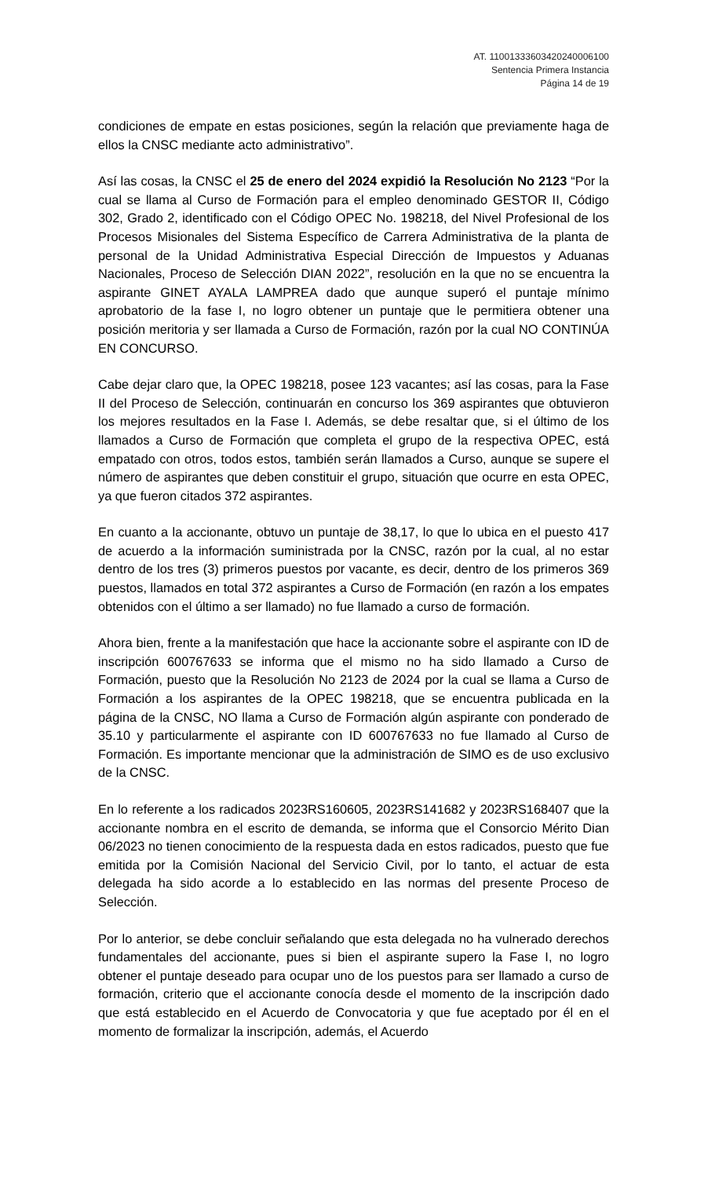AT. 11001333603420240006100
Sentencia Primera Instancia
Página 14 de 19
condiciones de empate en estas posiciones, según la relación que previamente haga de ellos la CNSC mediante acto administrativo”.
Así las cosas, la CNSC el 25 de enero del 2024 expidió la Resolución No 2123 “Por la cual se llama al Curso de Formación para el empleo denominado GESTOR II, Código 302, Grado 2, identificado con el Código OPEC No. 198218, del Nivel Profesional de los Procesos Misionales del Sistema Específico de Carrera Administrativa de la planta de personal de la Unidad Administrativa Especial Dirección de Impuestos y Aduanas Nacionales, Proceso de Selección DIAN 2022”, resolución en la que no se encuentra la aspirante GINET AYALA LAMPREA dado que aunque superó el puntaje mínimo aprobatorio de la fase I, no logro obtener un puntaje que le permitiera obtener una posición meritoria y ser llamada a Curso de Formación, razón por la cual NO CONTINÚA EN CONCURSO.
Cabe dejar claro que, la OPEC 198218, posee 123 vacantes; así las cosas, para la Fase II del Proceso de Selección, continuarán en concurso los 369 aspirantes que obtuvieron los mejores resultados en la Fase I. Además, se debe resaltar que, si el último de los llamados a Curso de Formación que completa el grupo de la respectiva OPEC, está empatado con otros, todos estos, también serán llamados a Curso, aunque se supere el número de aspirantes que deben constituir el grupo, situación que ocurre en esta OPEC, ya que fueron citados 372 aspirantes.
En cuanto a la accionante, obtuvo un puntaje de 38,17, lo que lo ubica en el puesto 417 de acuerdo a la información suministrada por la CNSC, razón por la cual, al no estar dentro de los tres (3) primeros puestos por vacante, es decir, dentro de los primeros 369 puestos, llamados en total 372 aspirantes a Curso de Formación (en razón a los empates obtenidos con el último a ser llamado) no fue llamado a curso de formación.
Ahora bien, frente a la manifestación que hace la accionante sobre el aspirante con ID de inscripción 600767633 se informa que el mismo no ha sido llamado a Curso de Formación, puesto que la Resolución No 2123 de 2024 por la cual se llama a Curso de Formación a los aspirantes de la OPEC 198218, que se encuentra publicada en la página de la CNSC, NO llama a Curso de Formación algún aspirante con ponderado de 35.10 y particularmente el aspirante con ID 600767633 no fue llamado al Curso de Formación. Es importante mencionar que la administración de SIMO es de uso exclusivo de la CNSC.
En lo referente a los radicados 2023RS160605, 2023RS141682 y 2023RS168407 que la accionante nombra en el escrito de demanda, se informa que el Consorcio Mérito Dian 06/2023 no tienen conocimiento de la respuesta dada en estos radicados, puesto que fue emitida por la Comisión Nacional del Servicio Civil, por lo tanto, el actuar de esta delegada ha sido acorde a lo establecido en las normas del presente Proceso de Selección.
Por lo anterior, se debe concluir señalando que esta delegada no ha vulnerado derechos fundamentales del accionante, pues si bien el aspirante supero la Fase I, no logro obtener el puntaje deseado para ocupar uno de los puestos para ser llamado a curso de formación, criterio que el accionante conocía desde el momento de la inscripción dado que está establecido en el Acuerdo de Convocatoria y que fue aceptado por él en el momento de formalizar la inscripción, además, el Acuerdo